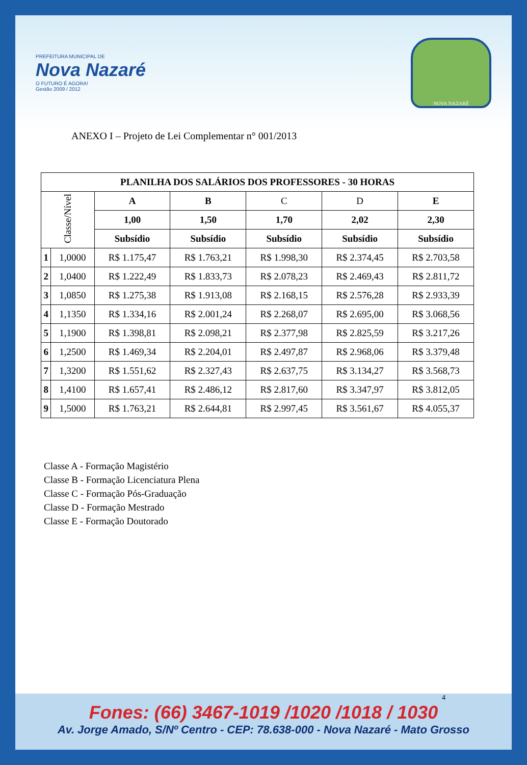PREFEITURA MUNICIPAL DE
Nova Nazaré
O FUTURO É AGORA!
Gestão 2009 / 2012
NOVA NAZARÉ
ANEXO I – Projeto de Lei Complementar n° 001/2013
| PLANILHA DOS SALÁRIOS DOS PROFESSORES - 30 HORAS | | | | | | |
| --- | --- | --- | --- | --- | --- | --- |
| Classe/Nível | | A | B | C | D | E |
| | | 1,00 | 1,50 | 1,70 | 2,02 | 2,30 |
| | | Subsídio | Subsídio | Subsídio | Subsídio | Subsídio |
| 1 | 1,0000 | R$ 1.175,47 | R$ 1.763,21 | R$ 1.998,30 | R$ 2.374,45 | R$ 2.703,58 |
| 2 | 1,0400 | R$ 1.222,49 | R$ 1.833,73 | R$ 2.078,23 | R$ 2.469,43 | R$ 2.811,72 |
| 3 | 1,0850 | R$ 1.275,38 | R$ 1.913,08 | R$ 2.168,15 | R$ 2.576,28 | R$ 2.933,39 |
| 4 | 1,1350 | R$ 1.334,16 | R$ 2.001,24 | R$ 2.268,07 | R$ 2.695,00 | R$ 3.068,56 |
| 5 | 1,1900 | R$ 1.398,81 | R$ 2.098,21 | R$ 2.377,98 | R$ 2.825,59 | R$ 3.217,26 |
| 6 | 1,2500 | R$ 1.469,34 | R$ 2.204,01 | R$ 2.497,87 | R$ 2.968,06 | R$ 3.379,48 |
| 7 | 1,3200 | R$ 1.551,62 | R$ 2.327,43 | R$ 2.637,75 | R$ 3.134,27 | R$ 3.568,73 |
| 8 | 1,4100 | R$ 1.657,41 | R$ 2.486,12 | R$ 2.817,60 | R$ 3.347,97 | R$ 3.812,05 |
| 9 | 1,5000 | R$ 1.763,21 | R$ 2.644,81 | R$ 2.997,45 | R$ 3.561,67 | R$ 4.055,37 |
Classe A - Formação Magistério
Classe B - Formação Licenciatura Plena
Classe C - Formação Pós-Graduação
Classe D - Formação Mestrado
Classe E - Formação Doutorado
​
4
Fones: (66) 3467-1019 /1020 /1018 / 1030
Av. Jorge Amado, S/Nº Centro - CEP: 78.638-000 - Nova Nazaré - Mato Grosso